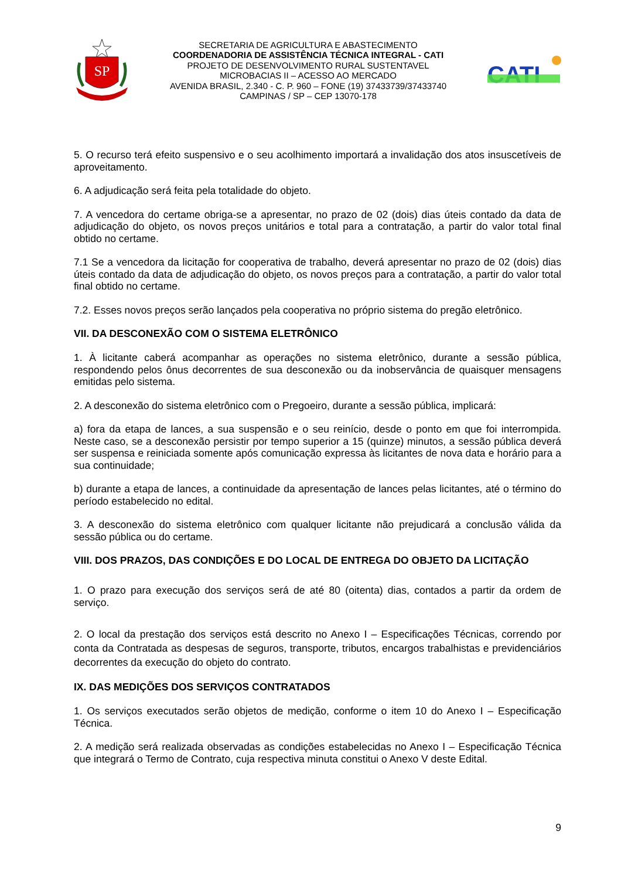SP
SECRETARIA DE AGRICULTURA E ABASTECIMENTO
COORDENADORIA DE ASSISTÊNCIA TÉCNICA INTEGRAL - CATI
PROJETO DE DESENVOLVIMENTO RURAL SUSTENTAVEL
MICROBACIAS II – ACESSO AO MERCADO
AVENIDA BRASIL, 2.340 - C. P. 960 – FONE (19) 37433739/37433740
CAMPINAS / SP – CEP 13070-178
CATI
5. O recurso terá efeito suspensivo e o seu acolhimento importará a invalidação dos atos insuscetíveis de aproveitamento.
6. A adjudicação será feita pela totalidade do objeto.
7. A vencedora do certame obriga-se a apresentar, no prazo de 02 (dois) dias úteis contado da data de adjudicação do objeto, os novos preços unitários e total para a contratação, a partir do valor total final obtido no certame.
7.1 Se a vencedora da licitação for cooperativa de trabalho, deverá apresentar no prazo de 02 (dois) dias úteis contado da data de adjudicação do objeto, os novos preços para a contratação, a partir do valor total final obtido no certame.
7.2. Esses novos preços serão lançados pela cooperativa no próprio sistema do pregão eletrônico.
VII. DA DESCONEXÃO COM O SISTEMA ELETRÔNICO
1. À licitante caberá acompanhar as operações no sistema eletrônico, durante a sessão pública, respondendo pelos ônus decorrentes de sua desconexão ou da inobservância de quaisquer mensagens emitidas pelo sistema.
2. A desconexão do sistema eletrônico com o Pregoeiro, durante a sessão pública, implicará:
a) fora da etapa de lances, a sua suspensão e o seu reinício, desde o ponto em que foi interrompida. Neste caso, se a desconexão persistir por tempo superior a 15 (quinze) minutos, a sessão pública deverá ser suspensa e reiniciada somente após comunicação expressa às licitantes de nova data e horário para a sua continuidade;
b) durante a etapa de lances, a continuidade da apresentação de lances pelas licitantes, até o término do período estabelecido no edital.
3. A desconexão do sistema eletrônico com qualquer licitante não prejudicará a conclusão válida da sessão pública ou do certame.
VIII. DOS PRAZOS, DAS CONDIÇÕES E DO LOCAL DE ENTREGA DO OBJETO DA LICITAÇÃO
1. O prazo para execução dos serviços será de até 80 (oitenta) dias, contados a partir da ordem de serviço.
2. O local da prestação dos serviços está descrito no Anexo I – Especificações Técnicas, correndo por conta da Contratada as despesas de seguros, transporte, tributos, encargos trabalhistas e previdenciários decorrentes da execução do objeto do contrato.
IX. DAS MEDIÇÕES DOS SERVIÇOS CONTRATADOS
1. Os serviços executados serão objetos de medição, conforme o item 10 do Anexo I – Especificação Técnica.
2. A medição será realizada observadas as condições estabelecidas no Anexo I – Especificação Técnica que integrará o Termo de Contrato, cuja respectiva minuta constitui o Anexo V deste Edital.
9